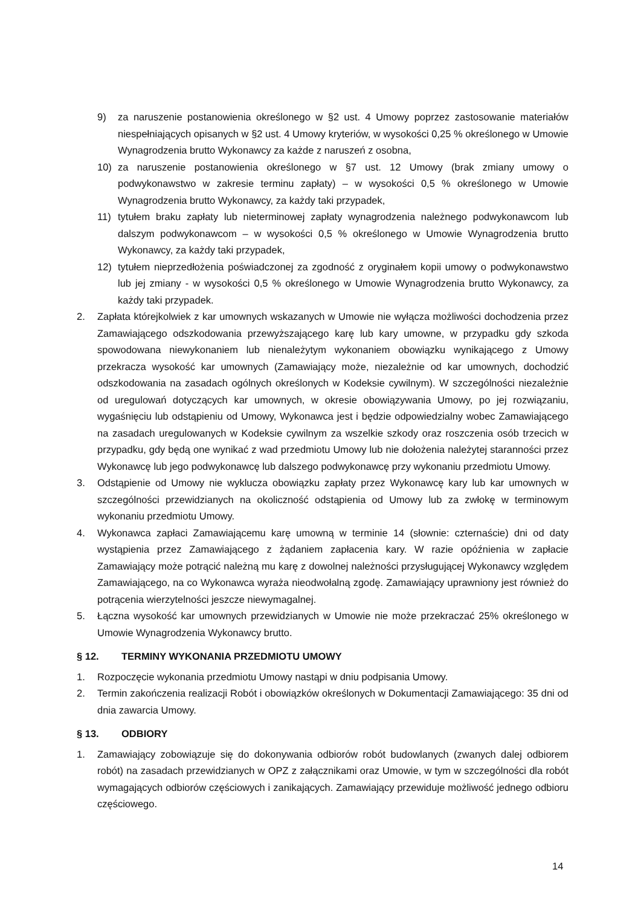9) za naruszenie postanowienia określonego w §2 ust. 4 Umowy poprzez zastosowanie materiałów niespełniających opisanych w §2 ust. 4 Umowy kryteriów, w wysokości 0,25 % określonego w Umowie Wynagrodzenia brutto Wykonawcy za każde z naruszeń z osobna,
10) za naruszenie postanowienia określonego w §7 ust. 12 Umowy (brak zmiany umowy o podwykonawstwo w zakresie terminu zapłaty) – w wysokości 0,5 % określonego w Umowie Wynagrodzenia brutto Wykonawcy, za każdy taki przypadek,
11) tytułem braku zapłaty lub nieterminowej zapłaty wynagrodzenia należnego podwykonawcom lub dalszym podwykonawcom – w wysokości 0,5 % określonego w Umowie Wynagrodzenia brutto Wykonawcy, za każdy taki przypadek,
12) tytułem nieprzedłożenia poświadczonej za zgodność z oryginałem kopii umowy o podwykonawstwo lub jej zmiany - w wysokości 0,5 % określonego w Umowie Wynagrodzenia brutto Wykonawcy, za każdy taki przypadek.
2. Zapłata którejkolwiek z kar umownych wskazanych w Umowie nie wyłącza możliwości dochodzenia przez Zamawiającego odszkodowania przewyższającego karę lub kary umowne, w przypadku gdy szkoda spowodowana niewykonaniem lub nienależytym wykonaniem obowiązku wynikającego z Umowy przekracza wysokość kar umownych (Zamawiający może, niezależnie od kar umownych, dochodzić odszkodowania na zasadach ogólnych określonych w Kodeksie cywilnym). W szczególności niezależnie od uregulowań dotyczących kar umownych, w okresie obowiązywania Umowy, po jej rozwiązaniu, wygaśnięciu lub odstąpieniu od Umowy, Wykonawca jest i będzie odpowiedzialny wobec Zamawiającego na zasadach uregulowanych w Kodeksie cywilnym za wszelkie szkody oraz roszczenia osób trzecich w przypadku, gdy będą one wynikać z wad przedmiotu Umowy lub nie dołożenia należytej staranności przez Wykonawcę lub jego podwykonawcę lub dalszego podwykonawcę przy wykonaniu przedmiotu Umowy.
3. Odstąpienie od Umowy nie wyklucza obowiązku zapłaty przez Wykonawcę kary lub kar umownych w szczególności przewidzianych na okoliczność odstąpienia od Umowy lub za zwłokę w terminowym wykonaniu przedmiotu Umowy.
4. Wykonawca zapłaci Zamawiającemu karę umowną w terminie 14 (słownie: czternaście) dni od daty wystąpienia przez Zamawiającego z żądaniem zapłacenia kary. W razie opóźnienia w zapłacie Zamawiający może potrącić należną mu karę z dowolnej należności przysługującej Wykonawcy względem Zamawiającego, na co Wykonawca wyraża nieodwołalną zgodę. Zamawiający uprawniony jest również do potrącenia wierzytelności jeszcze niewymagalnej.
5. Łączna wysokość kar umownych przewidzianych w Umowie nie może przekraczać 25% określonego w Umowie Wynagrodzenia Wykonawcy brutto.
§ 12. TERMINY WYKONANIA PRZEDMIOTU UMOWY
1. Rozpoczęcie wykonania przedmiotu Umowy nastąpi w dniu podpisania Umowy.
2. Termin zakończenia realizacji Robót i obowiązków określonych w Dokumentacji Zamawiającego: 35 dni od dnia zawarcia Umowy.
§ 13. ODBIORY
1. Zamawiający zobowiązuje się do dokonywania odbiorów robót budowlanych (zwanych dalej odbiorem robót) na zasadach przewidzianych w OPZ z załącznikami oraz Umowie, w tym w szczególności dla robót wymagających odbiorów częściowych i zanikających. Zamawiający przewiduje możliwość jednego odbioru częściowego.
14